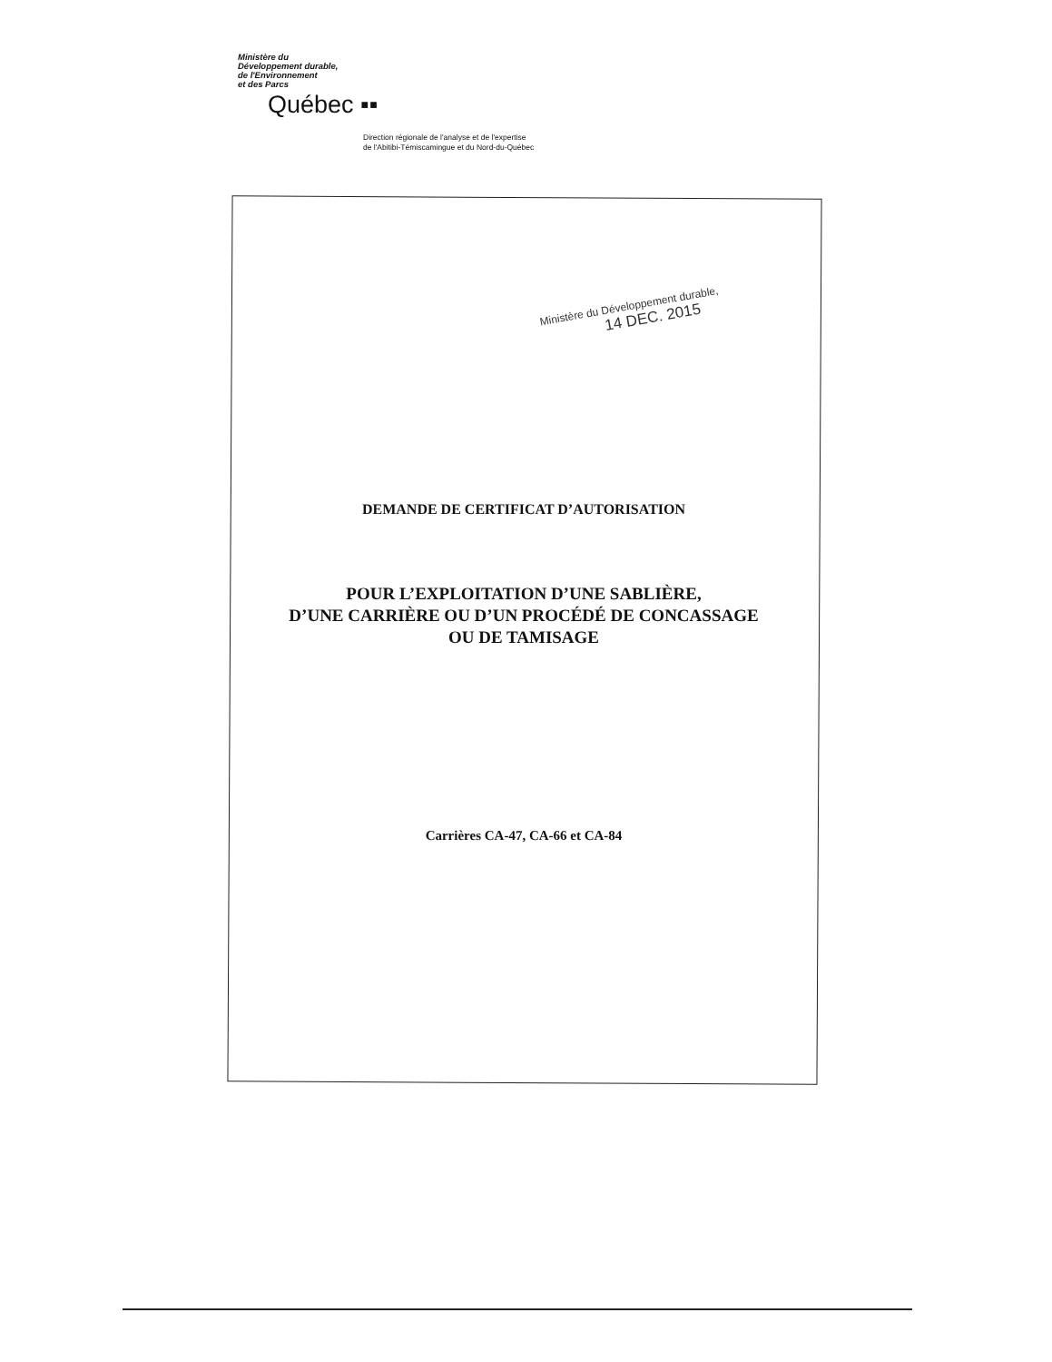Ministère du
Développement durable,
de l'Environnement
et des Parcs
Québec ▪▪
Direction régionale de l'analyse et de l'expertise
de l'Abitibi-Témiscamingue et du Nord-du-Québec
Ministère du Développement durable,
14 DEC. 2015
DEMANDE DE CERTIFICAT D’AUTORISATION
POUR L’EXPLOITATION D’UNE SABLIÈRE,
D’UNE CARRIÈRE OU D’UN PROCÉDÉ DE CONCASSAGE
OU DE TAMISAGE
Carrières CA-47, CA-66 et CA-84